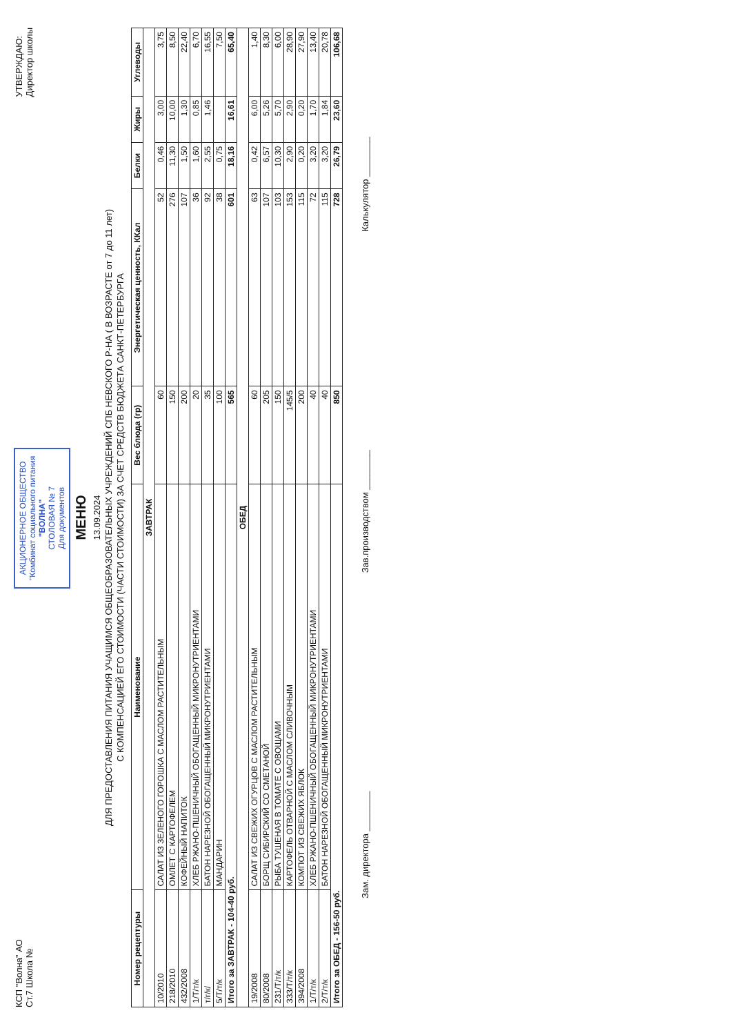КСП "Волна" АО
Ст.7 Школа №
АКЦИОНЕРНОЕ ОБЩЕСТВО
"Комбинат социального питания
"ВОЛНА"
СТОЛОВАЯ № 7
Для документов
УТВЕРЖДАЮ:
Директор школы
МЕНЮ
13.09.2024
ДЛЯ ПРЕДОСТАВЛЕНИЯ ПИТАНИЯ УЧАЩИМСЯ ОБЩЕОБРАЗОВАТЕЛЬНЫХ УЧРЕЖДЕНИЙ СПБ НЕВСКОГО Р-НА ( В ВОЗРАСТЕ от 7 до 11 лет)
С КОМПЕНСАЦИЕЙ ЕГО СТОИМОСТИ (ЧАСТИ СТОИМОСТИ) ЗА СЧЕТ СРЕДСТВ БЮДЖЕТА САНКТ-ПЕТЕРБУРГА
| Номер рецептуры | Наименование | Вес блюда (гр) | Энергетическая ценность, ККал | Белки | Жиры | Углеводы |
| --- | --- | --- | --- | --- | --- | --- |
| ЗАВТРАК | | | | | | |
| 10/2010 | САЛАТ ИЗ ЗЕЛЕНОГО ГОРОШКА С МАСЛОМ РАСТИТЕЛЬНЫМ | 60 | 52 | 0,46 | 3,00 | 3,75 |
| 218/2010 | ОМЛЕТ С КАРТОФЕЛЕМ | 150 | 276 | 11,30 | 10,00 | 8,50 |
| 432/2008 | КОФЕЙНЫЙ НАПИТОК | 200 | 107 | 1,50 | 1,30 | 22,40 |
| 1/Т/т/к | ХЛЕБ РЖАНО-ПШЕНИЧНЫЙ ОБОГАЩЕННЫЙ МИКРОНУТРИЕНТАМИ | 20 | 36 | 1,60 | 0,85 | 6,70 |
| т/г/к/ | БАТОН НАРЕЗНОЙ ОБОГАЩЕННЫЙ МИКРОНУТРИЕНТАМИ | 35 | 92 | 2,55 | 1,46 | 16,55 |
| 5/Т/т/к | МАНДАРИН | 100 | 38 | 0,75 | | 7,50 |
| Итого за ЗАВТРАК - 104-40 руб. | | 565 | 601 | 18,16 | 16,61 | 65,40 |
| ОБЕД | | | | | | |
| 19/2008 | САЛАТ ИЗ СВЕЖИХ ОГУРЦОВ С МАСЛОМ РАСТИТЕЛЬНЫМ | 60 | 63 | 0,42 | 6,00 | 1,40 |
| 80/2008 | БОРЩ СИБИРСКИЙ СО СМЕТАНОЙ | 205 | 107 | 6,57 | 5,26 | 8,30 |
| 231/Т/т/к | РЫБА ТУШЕНАЯ В ТОМАТЕ С ОВОЩАМИ | 150 | 103 | 10,30 | 5,70 | 6,00 |
| 333/Т/т/к | КАРТОФЕЛЬ ОТВАРНОЙ С МАСЛОМ СЛИВОЧНЫМ | 145/5 | 153 | 2,90 | 2,90 | 28,90 |
| 394/2008 | КОМПОТ ИЗ СВЕЖИХ ЯБЛОК | 200 | 115 | 0,20 | 0,20 | 27,90 |
| 1/Т/т/к | ХЛЕБ РЖАНО-ПШЕНИЧНЫЙ ОБОГАЩЕННЫЙ МИКРОНУТРИЕНТАМИ | 40 | 72 | 3,20 | 1,70 | 13,40 |
| 2/Т/т/к | БАТОН НАРЕЗНОЙ ОБОГАЩЕННЫЙ МИКРОНУТРИЕНТАМИ | 40 | 115 | 3,20 | 1,84 | 20,78 |
| Итого за ОБЕД - 156-50 руб. | | 850 | 728 | 26,79 | 23,60 | 106,68 |
Зам. директора ________ Зав.производством ________ Калькулятор ________